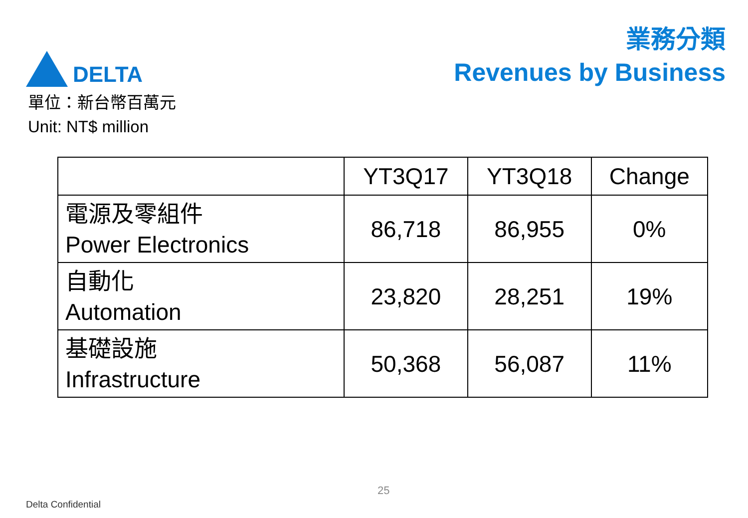DELTA
業務分類
Revenues by Business
單位：新台幣百萬元
Unit: NT$ million
| | YT3Q17 | YT3Q18 | Change |
| --- | --- | --- | --- |
| 電源及零組件 Power Electronics | 86,718 | 86,955 | 0% |
| 自動化 Automation | 23,820 | 28,251 | 19% |
| 基礎設施 Infrastructure | 50,368 | 56,087 | 11% |
25
Delta Confidential